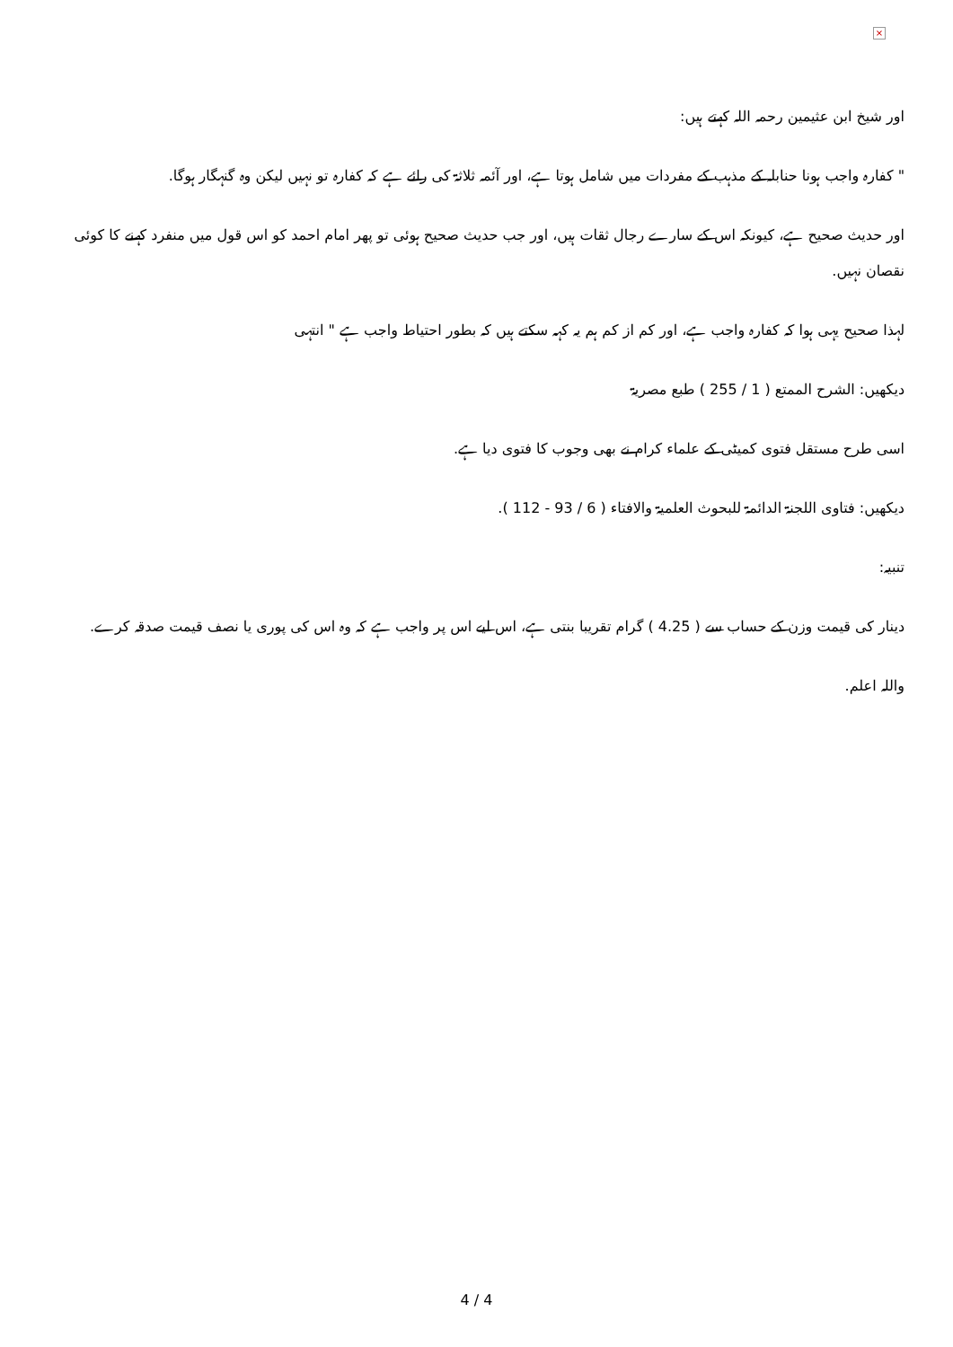×
اور شيخ ابن عثيمين رحمہ اللہ كہتے ہيں:
" كفارہ واجب ہونا حنابلہ كے مذہب كے مفردات ميں شامل ہوتا ہے، اور آئمہ ثلاثۃ كى رائے ہے كہ كفارہ تو نہيں ليكن وہ گنہگار ہوگا.
اور حديث صحيح ہے، كيونكہ اس كے سارے رجال ثقات ہيں، اور جب حديث صحيح ہوئى تو پھر امام احمد كو اس قول ميں منفرد كہنے كا كوئى نقصان نہيں.
لہذا صحيح يہى ہوا كہ كفارہ واجب ہے، اور كم از كم ہم يہ كہہ سكتے ہيں كہ بطور احتياط واجب ہے " انتہى
ديكھيں: الشرح الممتع ( 1 / 255 ) طبع مصريۃ
اسى طرح مستقل فتوى كميٹى كے علماء كرام نے بھى وجوب كا فتوى ديا ہے.
ديكھيں: فتاوى اللجنۃ الدائمۃ للبحوث العلميۃ والافتاء ( 6 / 93 - 112 ).
تنبيہ:
دينار كى قيمت وزن كے حساب سے ( 4.25 ) گرام تقريبا بنتى ہے، اس ليے اس پر واجب ہے كہ وہ اس كى پورى يا نصف قيمت صدقہ كرے.
واللہ اعلم.
4 / 4